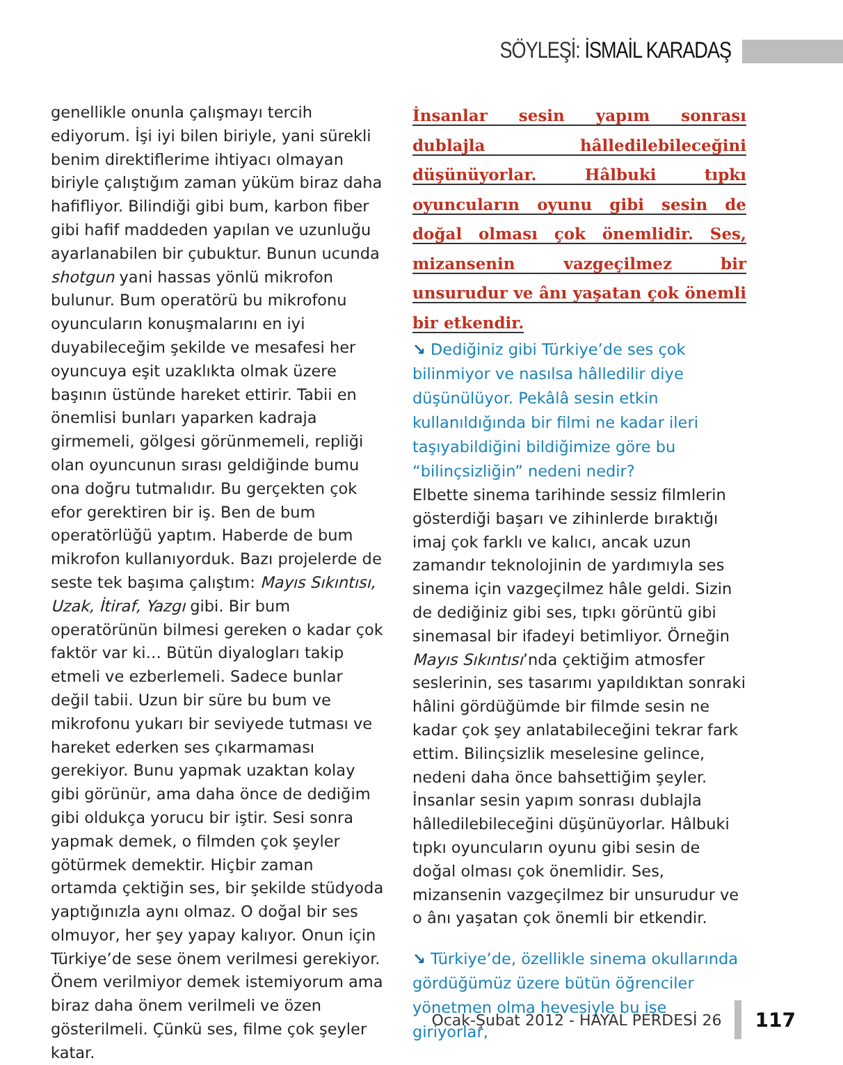SÖYLEŞİ: İSMAİL KARADAŞ
genellikle onunla çalışmayı tercih ediyorum. İşi iyi bilen biriyle, yani sürekli benim direktiflerime ihtiyacı olmayan biriyle çalıştığım zaman yüküm biraz daha hafifliyor. Bilindiği gibi bum, karbon fiber gibi hafif maddeden yapılan ve uzunluğu ayarlanabilen bir çubuktur. Bunun ucunda shotgun yani hassas yönlü mikrofon bulunur. Bum operatörü bu mikrofonu oyuncuların konuşmalarını en iyi duyabileceğim şekilde ve mesafesi her oyuncuya eşit uzaklıkta olmak üzere başının üstünde hareket ettirir. Tabii en önemlisi bunları yaparken kadraja girmemeli, gölgesi görünmemeli, repliği olan oyuncunun sırası geldiğinde bumu ona doğru tutmalıdır. Bu gerçekten çok efor gerektiren bir iş. Ben de bum operatörlüğü yaptım. Haberde de bum mikrofon kullanıyorduk. Bazı projelerde de seste tek başıma çalıştım: Mayıs Sıkıntısı, Uzak, İtiraf, Yazgı gibi. Bir bum operatörünün bilmesi gereken o kadar çok faktör var ki… Bütün diyalogları takip etmeli ve ezberlemeli. Sadece bunlar değil tabii. Uzun bir süre bu bum ve mikrofonu yukarı bir seviyede tutması ve hareket ederken ses çıkarmaması gerekiyor. Bunu yapmak uzaktan kolay gibi görünür, ama daha önce de dediğim gibi oldukça yorucu bir iştir. Sesi sonra yapmak demek, o filmden çok şeyler götürmek demektir. Hiçbir zaman ortamda çektiğin ses, bir şekilde stüdyoda yaptığınızla aynı olmaz. O doğal bir ses olmuyor, her şey yapay kalıyor. Onun için Türkiye’de sese önem verilmesi gerekiyor. Önem verilmiyor demek istemiyorum ama biraz daha önem verilmeli ve özen gösterilmeli. Çünkü ses, filme çok şeyler katar.
İnsanlar sesin yapım sonrası dublajla hâlledilebileceğini düşünüyorlar. Hâlbuki tıpkı oyuncuların oyunu gibi sesin de doğal olması çok önemlidir. Ses, mizansenin vazgeçilmez bir unsurudur ve ânı yaşatan çok önemli bir etkendir.
↘ Dediğiniz gibi Türkiye’de ses çok bilinmiyor ve nasılsa hâlledilir diye düşünülüyor. Pekâlâ sesin etkin kullanıldığında bir filmi ne kadar ileri taşıyabildiğini bildiğimize göre bu “bilinçsizliğin” nedeni nedir?
Elbette sinema tarihinde sessiz filmlerin gösterdiği başarı ve zihinlerde bıraktığı imaj çok farklı ve kalıcı, ancak uzun zamandır teknolojinin de yardımıyla ses sinema için vazgeçilmez hâle geldi. Sizin de dediğiniz gibi ses, tıpkı görüntü gibi sinemasal bir ifadeyi betimliyor. Örneğin Mayıs Sıkıntısı’nda çektiğim atmosfer seslerinin, ses tasarımı yapıldıktan sonraki hâlini gördüğümde bir filmde sesin ne kadar çok şey anlatabileceğini tekrar fark ettim. Bilinçsizlik meselesine gelince, nedeni daha önce bahsettiğim şeyler. İnsanlar sesin yapım sonrası dublajla hâlledilebileceğini düşünüyorlar. Hâlbuki tıpkı oyuncuların oyunu gibi sesin de doğal olması çok önemlidir. Ses, mizansenin vazgeçilmez bir unsurudur ve o ânı yaşatan çok önemli bir etkendir.
↘ Türkiye’de, özellikle sinema okullarında gördüğümüz üzere bütün öğrenciler yönetmen olma hevesiyle bu işe giriyorlar,
Ocak-Şubat 2012 - HAYAL PERDESİ 26 117